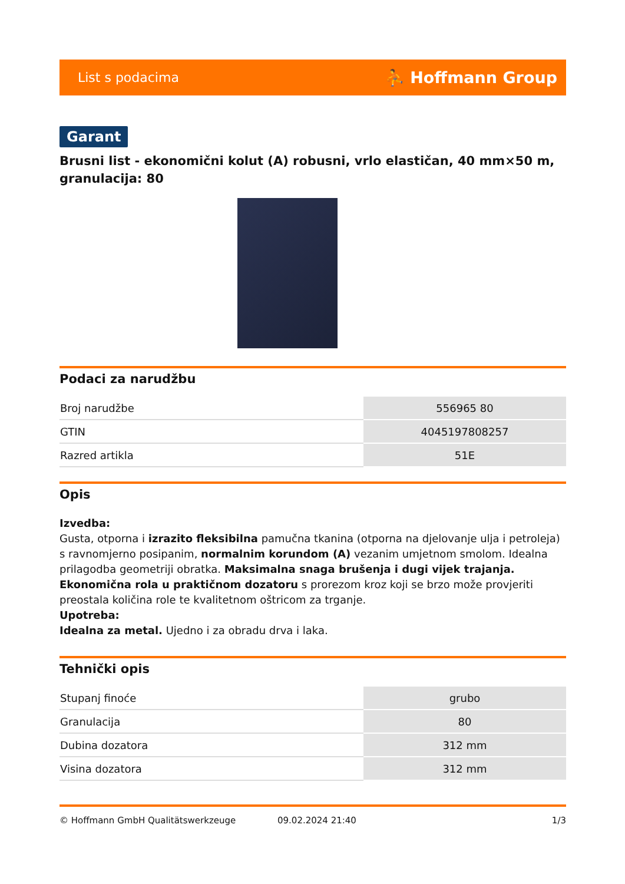List s podacima ⛹ Hoffmann Group
Garant
Brusni list - ekonomični kolut (A) robusni, vrlo elastičan, 40 mm×50 m, granulacija: 80
Podaci za narudžbu
| Broj narudžbe | 556965 80 |
| GTIN | 4045197808257 |
| Razred artikla | 51E |
Opis
Izvedba:
Gusta, otporna i izrazito fleksibilna pamučna tkanina (otporna na djelovanje ulja i petroleja) s ravnomjerno posipanim, normalnim korundom (A) vezanim umjetnom smolom. Idealna prilagodba geometriji obratka. Maksimalna snaga brušenja i dugi vijek trajanja.
Ekonomična rola u praktičnom dozatoru s prorezom kroz koji se brzo može provjeriti preostala količina role te kvalitetnom oštricom za trganje.
Upotreba:
Idealna za metal. Ujedno i za obradu drva i laka.
Tehnički opis
| Stupanj finoće | grubo |
| Granulacija | 80 |
| Dubina dozatora | 312 mm |
| Visina dozatora | 312 mm |
© Hoffmann GmbH Qualitätswerkzeuge 09.02.2024 21:40 1/3